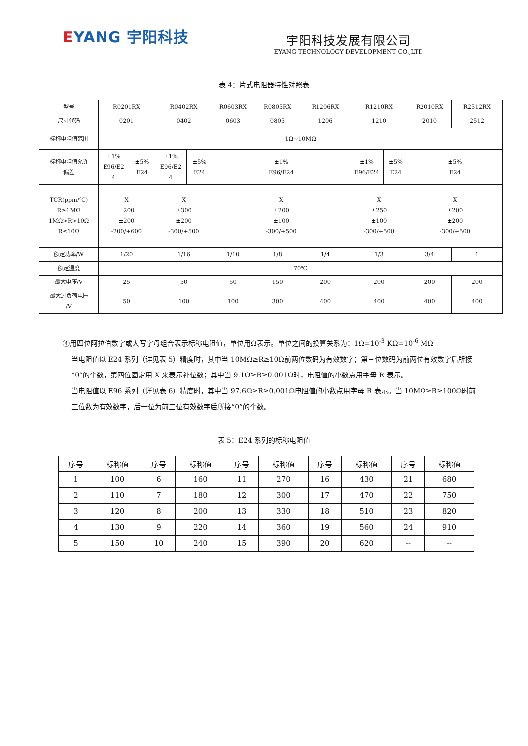EYANG 宇阳科技
宇阳科技发展有限公司
EYANG TECHNOLOGY DEVELOPMENT CO.,LTD
表 4：片式电阻器特性对照表
| 型号 | R0201RX | | R0402RX | | R0603RX | R0805RX | R1206RX | R1210RX | | R2010RX | R2512RX |
| 尺寸代码 | 0201 | | 0402 | | 0603 | 0805 | 1206 | 1210 | | 2010 | 2512 |
| 标称电阻值范围 | 1Ω~10MΩ | | | | | | | | | | |
| 标称电阻值允许 偏差 | ±1% E96/E2 4 | ±5% E24 | ±1% E96/E2 4 | ±5% E24 | ±1% E96/E24 | | | ±1% E96/E24 | ±5% E24 | ±5% E24 | |
| TCR(ppm/℃) R≥1MΩ 1MΩ>R>10Ω R≤10Ω | X ±200 ±200 -200/+600 | | X ±300 ±200 -300/+500 | | X ±200 ±100 -300/+500 | | | X ±250 ±100 -300/+500 | | X ±200 ±200 -300/+500 | |
| 额定功率/W | 1/20 | | 1/16 | | 1/10 | 1/8 | 1/4 | 1/3 | | 3/4 | 1 |
| 额定温度 | 70℃ | | | | | | | | | | |
| 最大电压/V | 25 | | 50 | | 50 | 150 | 200 | 200 | | 200 | 200 |
| 最大过负荷电压 /V | 50 | | 100 | | 100 | 300 | 400 | 400 | | 400 | 400 |
④用四位阿拉伯数字或大写字母组合表示标称电阻值，单位用Ω表示。单位之间的换算关系为：1Ω=10<sup>-3</sup> KΩ=10<sup>-6</sup> MΩ
当电阻值以 E24 系列（详见表 5）精度时，其中当 10MΩ≥R≥10Ω前两位数码为有效数字；第三位数码为前两位有效数字后所接“0”的个数，第四位固定用 X 来表示补位数；其中当 9.1Ω≥R≥0.001Ω时，电阻值的小数点用字母 R 表示。
当电阻值以 E96 系列（详见表 6）精度时，其中当 97.6Ω≥R≥0.001Ω电阻值的小数点用字母 R 表示。当 10MΩ≥R≥100Ω时前三位数为有效数字，后一位为前三位有效数字后所接“0”的个数。
表 5：E24 系列的标称电阻值
| 序号 | 标称值 | 序号 | 标称值 | 序号 | 标称值 | 序号 | 标称值 | 序号 | 标称值 |
| 1 | 100 | 6 | 160 | 11 | 270 | 16 | 430 | 21 | 680 |
| 2 | 110 | 7 | 180 | 12 | 300 | 17 | 470 | 22 | 750 |
| 3 | 120 | 8 | 200 | 13 | 330 | 18 | 510 | 23 | 820 |
| 4 | 130 | 9 | 220 | 14 | 360 | 19 | 560 | 24 | 910 |
| 5 | 150 | 10 | 240 | 15 | 390 | 20 | 620 | -- | -- |